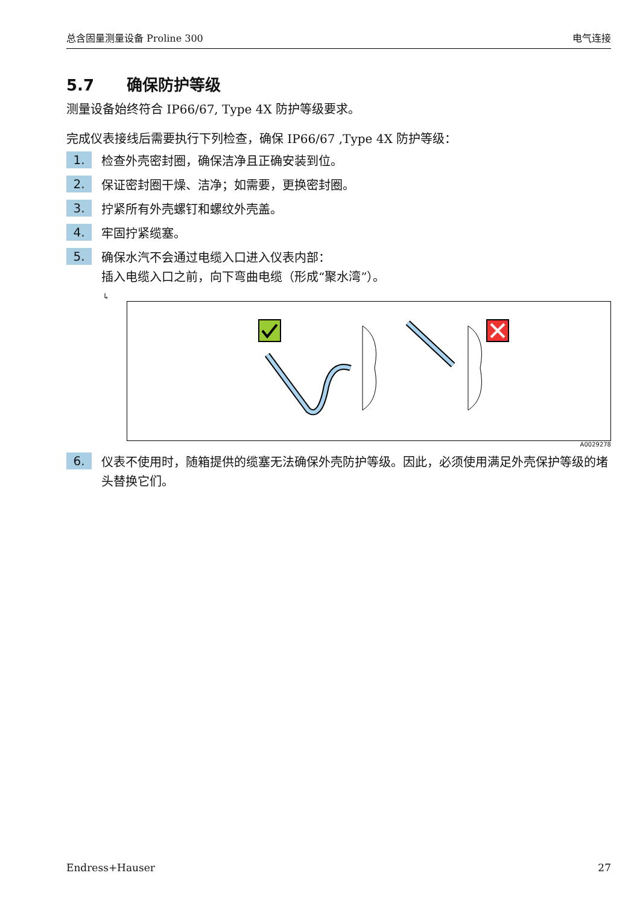总含固量测量设备 Proline 300 电气连接
5.7 确保防护等级
测量设备始终符合 IP66/67, Type 4X 防护等级要求。
完成仪表接线后需要执行下列检查，确保 IP66/67 ,Type 4X 防护等级：
1.
检查外壳密封圈，确保洁净且正确安装到位。
2.
保证密封圈干燥、洁净；如需要，更换密封圈。
3.
拧紧所有外壳螺钉和螺纹外壳盖。
4.
牢固拧紧缆塞。
5.
确保水汽不会通过电缆入口进入仪表内部：
插入电缆入口之前，向下弯曲电缆（形成“聚水湾”）。
↳
A0029278
6.
仪表不使用时，随箱提供的缆塞无法确保外壳防护等级。因此，必须使用满足外壳保护等级的堵头替换它们。
Endress+Hauser 27